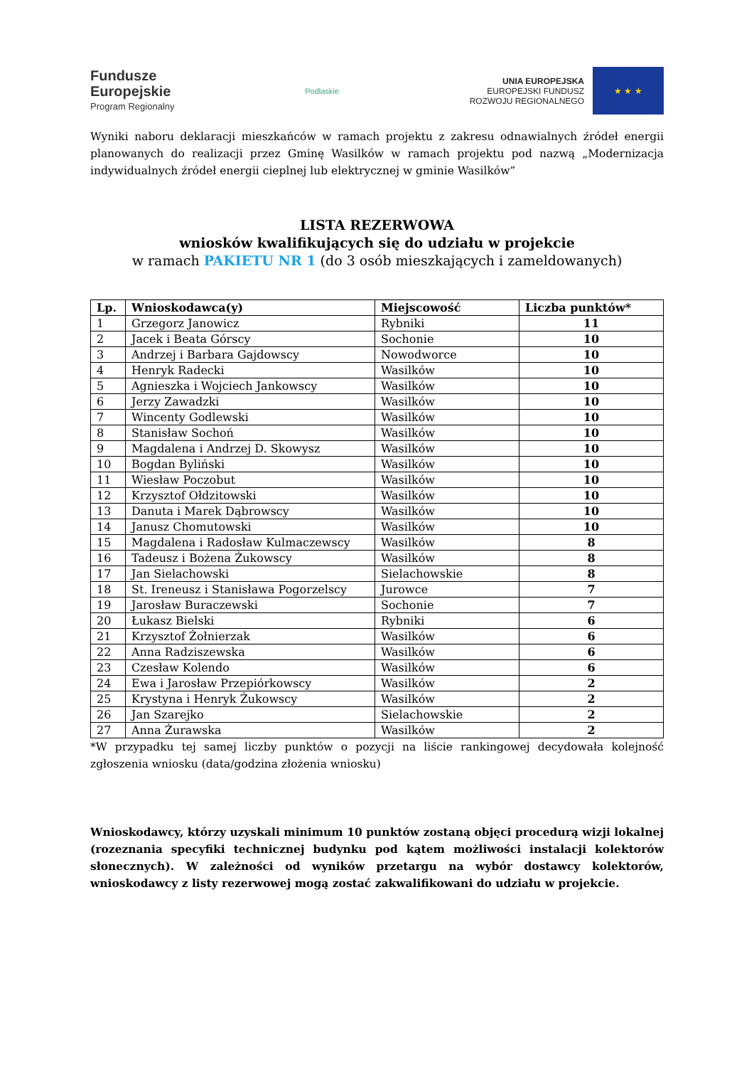Fundusze
Europejskie
Program Regionalny
Podlaskie
UNIA EUROPEJSKA
EUROPEJSKI FUNDUSZ
ROZWOJU REGIONALNEGO
★ ★ ★
Wyniki naboru deklaracji mieszkańców w ramach projektu z zakresu odnawialnych źródeł energii planowanych do realizacji przez Gminę Wasilków w ramach projektu pod nazwą „Modernizacja indywidualnych źródeł energii cieplnej lub elektrycznej w gminie Wasilków”
LISTA REZERWOWA
wniosków kwalifikujących się do udziału w projekcie
w ramach PAKIETU NR 1 (do 3 osób mieszkających i zameldowanych)
| Lp. | Wnioskodawca(y) | Miejscowość | Liczba punktów* |
| --- | --- | --- | --- |
| 1 | Grzegorz Janowicz | Rybniki | 11 |
| 2 | Jacek i Beata Górscy | Sochonie | 10 |
| 3 | Andrzej i Barbara Gajdowscy | Nowodworce | 10 |
| 4 | Henryk Radecki | Wasilków | 10 |
| 5 | Agnieszka i Wojciech Jankowscy | Wasilków | 10 |
| 6 | Jerzy Zawadzki | Wasilków | 10 |
| 7 | Wincenty Godlewski | Wasilków | 10 |
| 8 | Stanisław Sochoń | Wasilków | 10 |
| 9 | Magdalena i Andrzej D. Skowysz | Wasilków | 10 |
| 10 | Bogdan Byliński | Wasilków | 10 |
| 11 | Wiesław Poczobut | Wasilków | 10 |
| 12 | Krzysztof Ołdzitowski | Wasilków | 10 |
| 13 | Danuta i Marek Dąbrowscy | Wasilków | 10 |
| 14 | Janusz Chomutowski | Wasilków | 10 |
| 15 | Magdalena i Radosław Kulmaczewscy | Wasilków | 8 |
| 16 | Tadeusz i Bożena Żukowscy | Wasilków | 8 |
| 17 | Jan Sielachowski | Sielachowskie | 8 |
| 18 | St. Ireneusz i Stanisława Pogorzelscy | Jurowce | 7 |
| 19 | Jarosław Buraczewski | Sochonie | 7 |
| 20 | Łukasz Bielski | Rybniki | 6 |
| 21 | Krzysztof Żołnierzak | Wasilków | 6 |
| 22 | Anna Radziszewska | Wasilków | 6 |
| 23 | Czesław Kolendo | Wasilków | 6 |
| 24 | Ewa i Jarosław Przepiórkowscy | Wasilków | 2 |
| 25 | Krystyna i Henryk Żukowscy | Wasilków | 2 |
| 26 | Jan Szarejko | Sielachowskie | 2 |
| 27 | Anna Żurawska | Wasilków | 2 |
*W przypadku tej samej liczby punktów o pozycji na liście rankingowej decydowała kolejność zgłoszenia wniosku (data/godzina złożenia wniosku)
Wnioskodawcy, którzy uzyskali minimum 10 punktów zostaną objęci procedurą wizji lokalnej (rozeznania specyfiki technicznej budynku pod kątem możliwości instalacji kolektorów słonecznych). W zależności od wyników przetargu na wybór dostawcy kolektorów, wnioskodawcy z listy rezerwowej mogą zostać zakwalifikowani do udziału w projekcie.